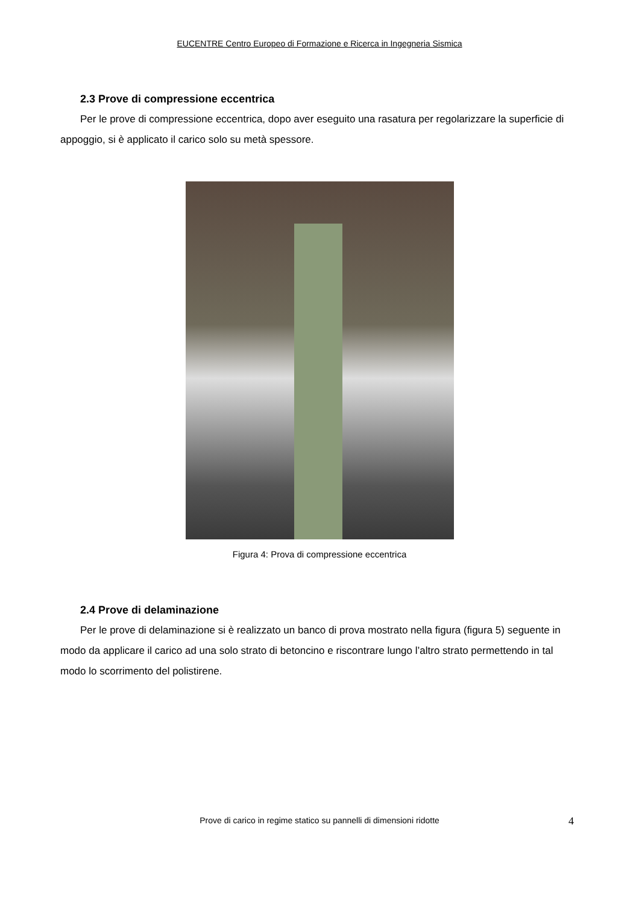EUCENTRE Centro Europeo di Formazione e Ricerca in Ingegneria Sismica
2.3 Prove di compressione eccentrica
Per le prove di compressione eccentrica, dopo aver eseguito una rasatura per regolarizzare la superficie di appoggio, si è applicato il carico solo su metà spessore.
Figura 4: Prova di compressione eccentrica
2.4 Prove di delaminazione
Per le prove di delaminazione si è realizzato un banco di prova mostrato nella figura (figura 5) seguente in modo da applicare il carico ad una solo strato di betoncino e riscontrare lungo l’altro strato permettendo in tal modo lo scorrimento del polistirene.
Prove di carico in regime statico su pannelli di dimensioni ridotte 4